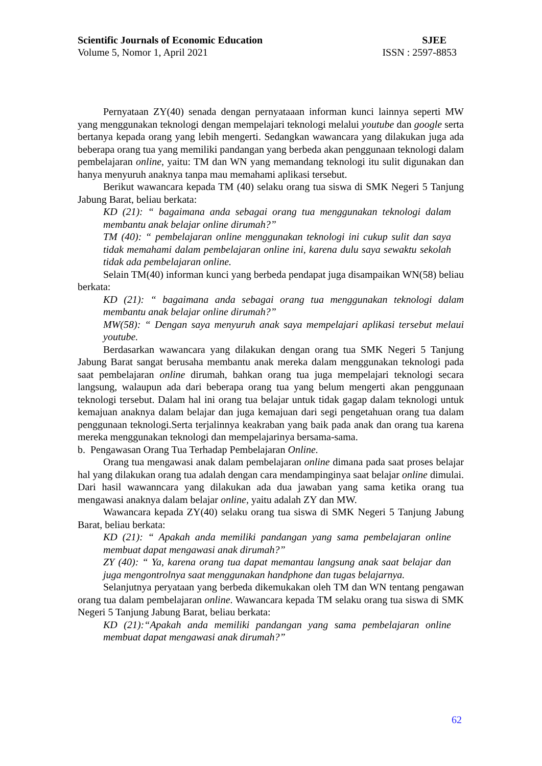Scientific Journals of Economic Education SJEE
Volume 5, Nomor 1, April 2021 ISSN : 2597-8853
Pernyataan ZY(40) senada dengan pernyataaan informan kunci lainnya seperti MW yang menggunakan teknologi dengan mempelajari teknologi melalui youtube dan google serta bertanya kepada orang yang lebih mengerti. Sedangkan wawancara yang dilakukan juga ada beberapa orang tua yang memiliki pandangan yang berbeda akan penggunaan teknologi dalam pembelajaran online, yaitu: TM dan WN yang memandang teknologi itu sulit digunakan dan hanya menyuruh anaknya tanpa mau memahami aplikasi tersebut.
Berikut wawancara kepada TM (40) selaku orang tua siswa di SMK Negeri 5 Tanjung Jabung Barat, beliau berkata:
KD (21): “ bagaimana anda sebagai orang tua menggunakan teknologi dalam membantu anak belajar online dirumah?”
TM (40): “ pembelajaran online menggunakan teknologi ini cukup sulit dan saya tidak memahami dalam pembelajaran online ini, karena dulu saya sewaktu sekolah tidak ada pembelajaran online.
Selain TM(40) informan kunci yang berbeda pendapat juga disampaikan WN(58) beliau berkata:
KD (21): “ bagaimana anda sebagai orang tua menggunakan teknologi dalam membantu anak belajar online dirumah?”
MW(58): “ Dengan saya menyuruh anak saya mempelajari aplikasi tersebut melaui youtube.
Berdasarkan wawancara yang dilakukan dengan orang tua SMK Negeri 5 Tanjung Jabung Barat sangat berusaha membantu anak mereka dalam menggunakan teknologi pada saat pembelajaran online dirumah, bahkan orang tua juga mempelajari teknologi secara langsung, walaupun ada dari beberapa orang tua yang belum mengerti akan penggunaan teknologi tersebut. Dalam hal ini orang tua belajar untuk tidak gagap dalam teknologi untuk kemajuan anaknya dalam belajar dan juga kemajuan dari segi pengetahuan orang tua dalam penggunaan teknologi.Serta terjalinnya keakraban yang baik pada anak dan orang tua karena mereka menggunakan teknologi dan mempelajarinya bersama-sama.
b. Pengawasan Orang Tua Terhadap Pembelajaran Online.
Orang tua mengawasi anak dalam pembelajaran online dimana pada saat proses belajar hal yang dilakukan orang tua adalah dengan cara mendampinginya saat belajar online dimulai. Dari hasil wawanncara yang dilakukan ada dua jawaban yang sama ketika orang tua mengawasi anaknya dalam belajar online, yaitu adalah ZY dan MW.
Wawancara kepada ZY(40) selaku orang tua siswa di SMK Negeri 5 Tanjung Jabung Barat, beliau berkata:
KD (21): “ Apakah anda memiliki pandangan yang sama pembelajaran online membuat dapat mengawasi anak dirumah?”
ZY (40): “ Ya, karena orang tua dapat memantau langsung anak saat belajar dan juga mengontrolnya saat menggunakan handphone dan tugas belajarnya.
Selanjutnya peryataan yang berbeda dikemukakan oleh TM dan WN tentang pengawan orang tua dalam pembelajaran online. Wawancara kepada TM selaku orang tua siswa di SMK Negeri 5 Tanjung Jabung Barat, beliau berkata:
KD (21):“Apakah anda memiliki pandangan yang sama pembelajaran online membuat dapat mengawasi anak dirumah?”
62